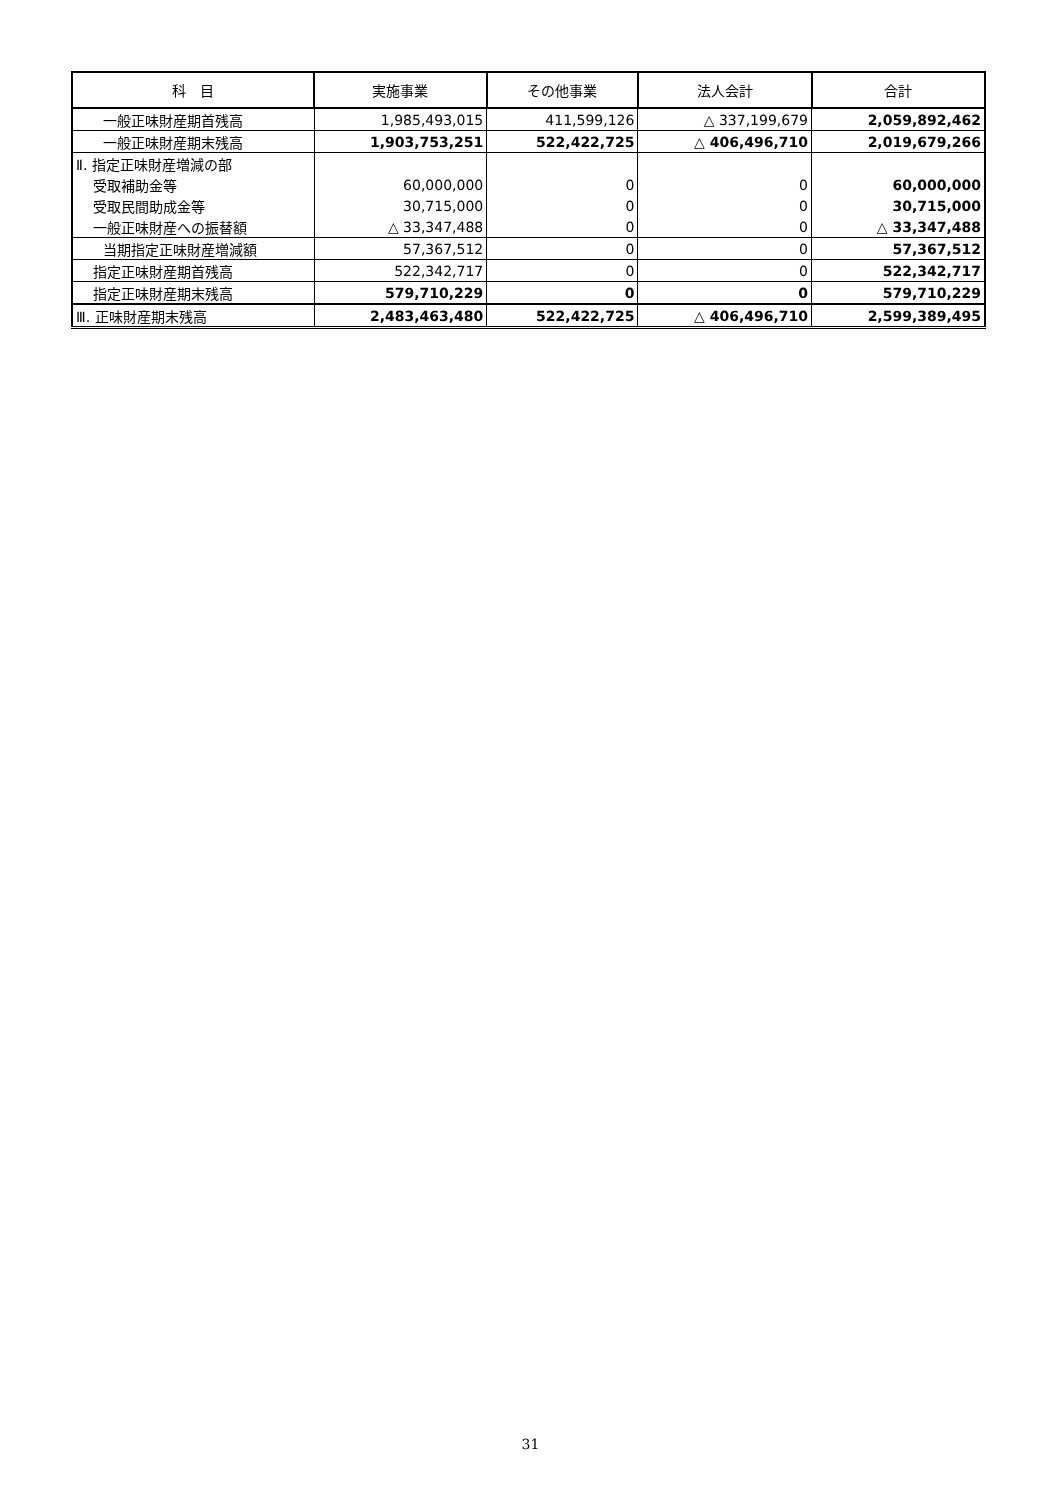| 科 目 | 実施事業 | その他事業 | 法人会計 | 合計 |
| --- | --- | --- | --- | --- |
| 一般正味財産期首残高 | 1,985,493,015 | 411,599,126 | △ 337,199,679 | 2,059,892,462 |
| 一般正味財産期末残高 | 1,903,753,251 | 522,422,725 | △ 406,496,710 | 2,019,679,266 |
| Ⅱ. 指定正味財産増減の部 | | | | |
| 受取補助金等 | 60,000,000 | 0 | 0 | 60,000,000 |
| 受取民間助成金等 | 30,715,000 | 0 | 0 | 30,715,000 |
| 一般正味財産への振替額 | △ 33,347,488 | 0 | 0 | △ 33,347,488 |
| 当期指定正味財産増減額 | 57,367,512 | 0 | 0 | 57,367,512 |
| 指定正味財産期首残高 | 522,342,717 | 0 | 0 | 522,342,717 |
| 指定正味財産期末残高 | 579,710,229 | 0 | 0 | 579,710,229 |
| Ⅲ. 正味財産期末残高 | 2,483,463,480 | 522,422,725 | △ 406,496,710 | 2,599,389,495 |
31